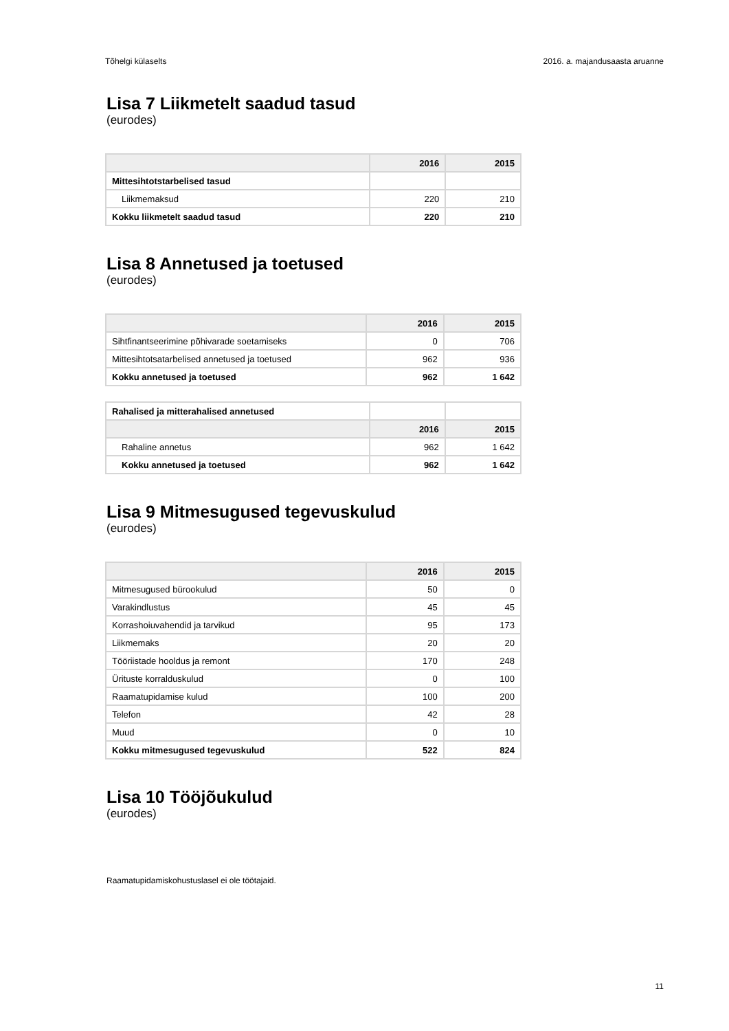Tõhelgi külaselts 2016. a. majandusaasta aruanne
Lisa 7 Liikmetelt saadud tasud
(eurodes)
| | 2016 | 2015 |
| --- | --- | --- |
| Mittesihtotstarbelised tasud | | |
| Liikmemaksud | 220 | 210 |
| Kokku liikmetelt saadud tasud | 220 | 210 |
Lisa 8 Annetused ja toetused
(eurodes)
| | 2016 | 2015 |
| --- | --- | --- |
| Sihtfinantseerimine põhivarade soetamiseks | 0 | 706 |
| Mittesihtotsatarbelised annetused ja toetused | 962 | 936 |
| Kokku annetused ja toetused | 962 | 1 642 |
| Rahalised ja mitterahalised annetused | | |
| | 2016 | 2015 |
| Rahaline annetus | 962 | 1 642 |
| Kokku annetused ja toetused | 962 | 1 642 |
Lisa 9 Mitmesugused tegevuskulud
(eurodes)
| | 2016 | 2015 |
| --- | --- | --- |
| Mitmesugused bürookulud | 50 | 0 |
| Varakindlustus | 45 | 45 |
| Korrashoiuvahendid ja tarvikud | 95 | 173 |
| Liikmemaks | 20 | 20 |
| Tööriistade hooldus ja remont | 170 | 248 |
| Ürituste korralduskulud | 0 | 100 |
| Raamatupidamise kulud | 100 | 200 |
| Telefon | 42 | 28 |
| Muud | 0 | 10 |
| Kokku mitmesugused tegevuskulud | 522 | 824 |
Lisa 10 Tööjõukulud
(eurodes)
Raamatupidamiskohustuslasel ei ole töötajaid.
11